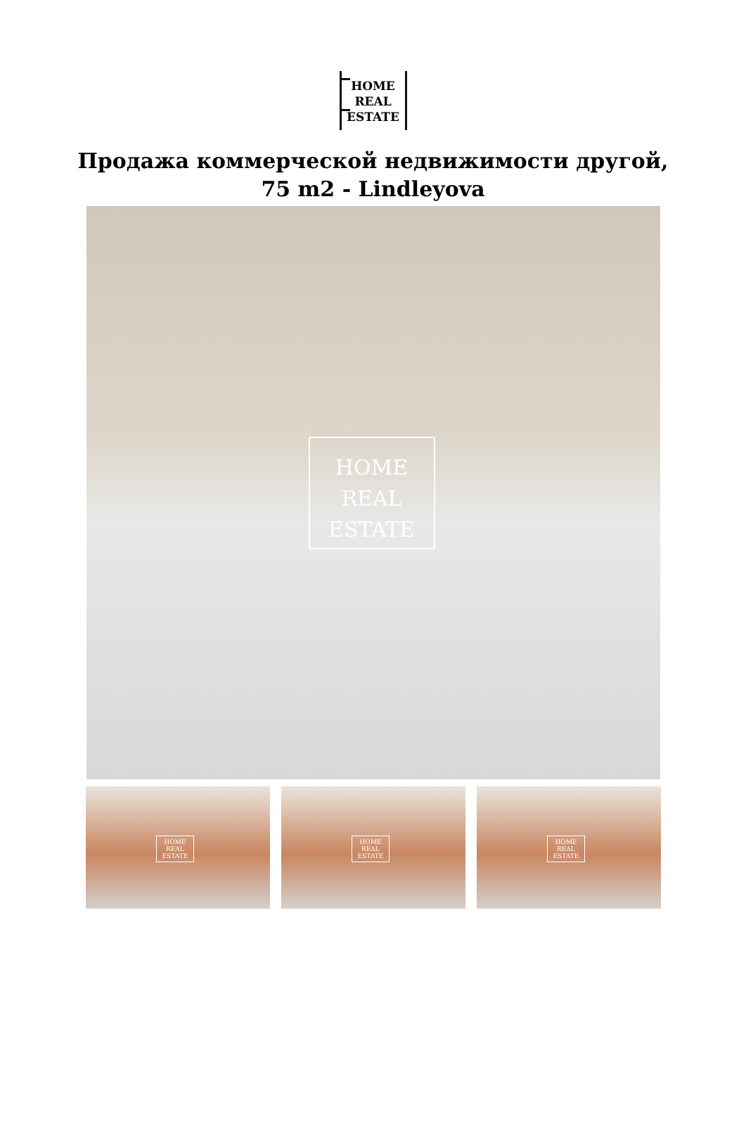HOME
REAL
ESTATE
Продажа коммерческой недвижимости другой,
75 m2 - Lindleyova
HOME
REAL
ESTATE
HOME
REAL
ESTATE
HOME
REAL
ESTATE
HOME
REAL
ESTATE